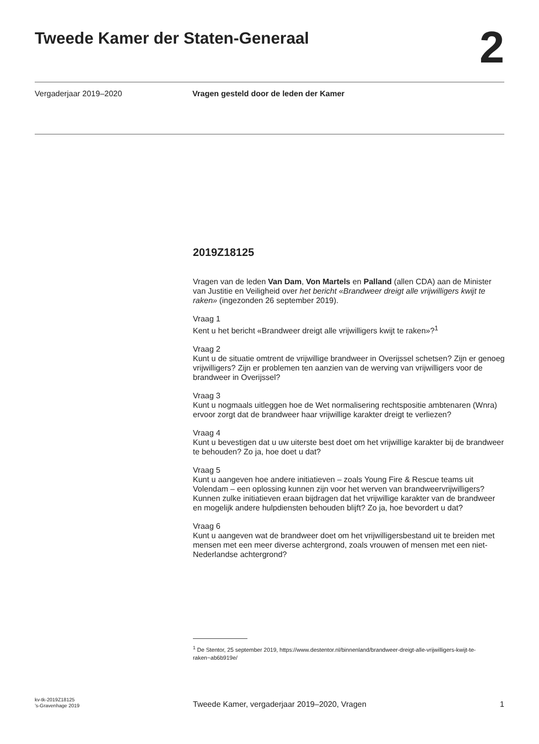Tweede Kamer der Staten-Generaal
2
Vergaderjaar 2019–2020 Vragen gesteld door de leden der Kamer
2019Z18125
Vragen van de leden Van Dam, Von Martels en Palland (allen CDA) aan de Minister van Justitie en Veiligheid over het bericht «Brandweer dreigt alle vrijwilligers kwijt te raken» (ingezonden 26 september 2019).
Vraag 1
Kent u het bericht «Brandweer dreigt alle vrijwilligers kwijt te raken»?<sup>1</sup>
Vraag 2
Kunt u de situatie omtrent de vrijwillige brandweer in Overijssel schetsen? Zijn er genoeg vrijwilligers? Zijn er problemen ten aanzien van de werving van vrijwilligers voor de brandweer in Overijssel?
Vraag 3
Kunt u nogmaals uitleggen hoe de Wet normalisering rechtspositie ambtenaren (Wnra) ervoor zorgt dat de brandweer haar vrijwillige karakter dreigt te verliezen?
Vraag 4
Kunt u bevestigen dat u uw uiterste best doet om het vrijwillige karakter bij de brandweer te behouden? Zo ja, hoe doet u dat?
Vraag 5
Kunt u aangeven hoe andere initiatieven – zoals Young Fire & Rescue teams uit Volendam – een oplossing kunnen zijn voor het werven van brandweervrijwilligers? Kunnen zulke initiatieven eraan bijdragen dat het vrijwillige karakter van de brandweer en mogelijk andere hulpdiensten behouden blijft? Zo ja, hoe bevordert u dat?
Vraag 6
Kunt u aangeven wat de brandweer doet om het vrijwilligersbestand uit te breiden met mensen met een meer diverse achtergrond, zoals vrouwen of mensen met een niet-Nederlandse achtergrond?
<sup>1</sup> De Stentor, 25 september 2019, https://www.destentor.nl/binnenland/brandweer-dreigt-alle-vrijwilligers-kwijt-te-raken~ab6b919e/
kv-tk-2019Z18125
’s-Gravenhage 2019
Tweede Kamer, vergaderjaar 2019–2020, Vragen
1